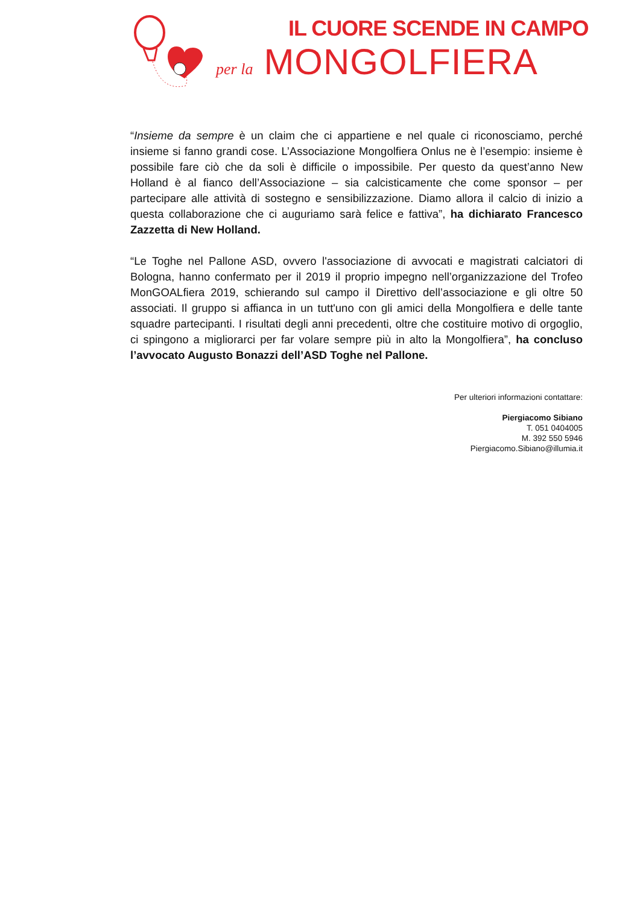IL CUORE SCENDE IN CAMPO
per la MONGOLFIERA
“Insieme da sempre è un claim che ci appartiene e nel quale ci riconosciamo, perché insieme si fanno grandi cose. L’Associazione Mongolfiera Onlus ne è l’esempio: insieme è possibile fare ciò che da soli è difficile o impossibile. Per questo da quest’anno New Holland è al fianco dell’Associazione – sia calcisticamente che come sponsor – per partecipare alle attività di sostegno e sensibilizzazione. Diamo allora il calcio di inizio a questa collaborazione che ci auguriamo sarà felice e fattiva”, ha dichiarato Francesco Zazzetta di New Holland.
“Le Toghe nel Pallone ASD, ovvero l'associazione di avvocati e magistrati calciatori di Bologna, hanno confermato per il 2019 il proprio impegno nell’organizzazione del Trofeo MonGOALfiera 2019, schierando sul campo il Direttivo dell’associazione e gli oltre 50 associati. Il gruppo si affianca in un tutt'uno con gli amici della Mongolfiera e delle tante squadre partecipanti. I risultati degli anni precedenti, oltre che costituire motivo di orgoglio, ci spingono a migliorarci per far volare sempre più in alto la Mongolfiera”, ha concluso l’avvocato Augusto Bonazzi dell’ASD Toghe nel Pallone.
Per ulteriori informazioni contattare:
Piergiacomo Sibiano
T. 051 0404005
M. 392 550 5946
Piergiacomo.Sibiano@illumia.it